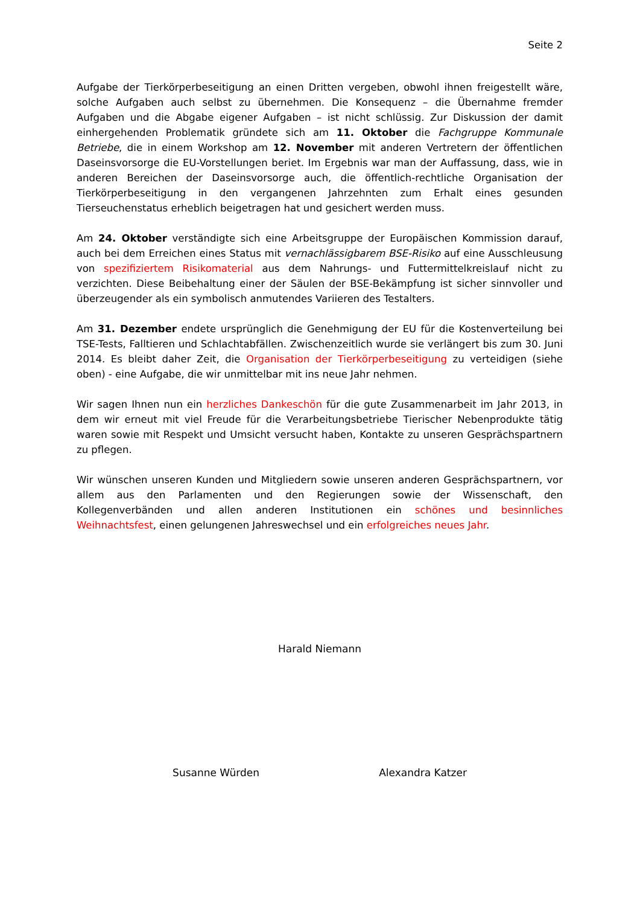Seite 2
Aufgabe der Tierkörperbeseitigung an einen Dritten vergeben, obwohl ihnen freigestellt wäre, solche Aufgaben auch selbst zu übernehmen. Die Konsequenz – die Übernahme fremder Aufgaben und die Abgabe eigener Aufgaben – ist nicht schlüssig. Zur Diskussion der damit einhergehenden Problematik gründete sich am 11. Oktober die Fachgruppe Kommunale Betriebe, die in einem Workshop am 12. November mit anderen Vertretern der öffentlichen Daseinsvorsorge die EU-Vorstellungen beriet. Im Ergebnis war man der Auffassung, dass, wie in anderen Bereichen der Daseinsvorsorge auch, die öffentlich-rechtliche Organisation der Tierkörperbeseitigung in den vergangenen Jahrzehnten zum Erhalt eines gesunden Tierseuchenstatus erheblich beigetragen hat und gesichert werden muss.
Am 24. Oktober verständigte sich eine Arbeitsgruppe der Europäischen Kommission darauf, auch bei dem Erreichen eines Status mit vernachlässigbarem BSE-Risiko auf eine Ausschleusung von spezifiziertem Risikomaterial aus dem Nahrungs- und Futtermittelkreislauf nicht zu verzichten. Diese Beibehaltung einer der Säulen der BSE-Bekämpfung ist sicher sinnvoller und überzeugender als ein symbolisch anmutendes Variieren des Testalters.
Am 31. Dezember endete ursprünglich die Genehmigung der EU für die Kostenverteilung bei TSE-Tests, Falltieren und Schlachtabfällen. Zwischenzeitlich wurde sie verlängert bis zum 30. Juni 2014. Es bleibt daher Zeit, die Organisation der Tierkörperbeseitigung zu verteidigen (siehe oben) - eine Aufgabe, die wir unmittelbar mit ins neue Jahr nehmen.
Wir sagen Ihnen nun ein herzliches Dankeschön für die gute Zusammenarbeit im Jahr 2013, in dem wir erneut mit viel Freude für die Verarbeitungsbetriebe Tierischer Nebenprodukte tätig waren sowie mit Respekt und Umsicht versucht haben, Kontakte zu unseren Gesprächspartnern zu pflegen.
Wir wünschen unseren Kunden und Mitgliedern sowie unseren anderen Gesprächspartnern, vor allem aus den Parlamenten und den Regierungen sowie der Wissenschaft, den Kollegenverbänden und allen anderen Institutionen ein schönes und besinnliches Weihnachtsfest, einen gelungenen Jahreswechsel und ein erfolgreiches neues Jahr.
Harald Niemann
Susanne Würden Alexandra Katzer